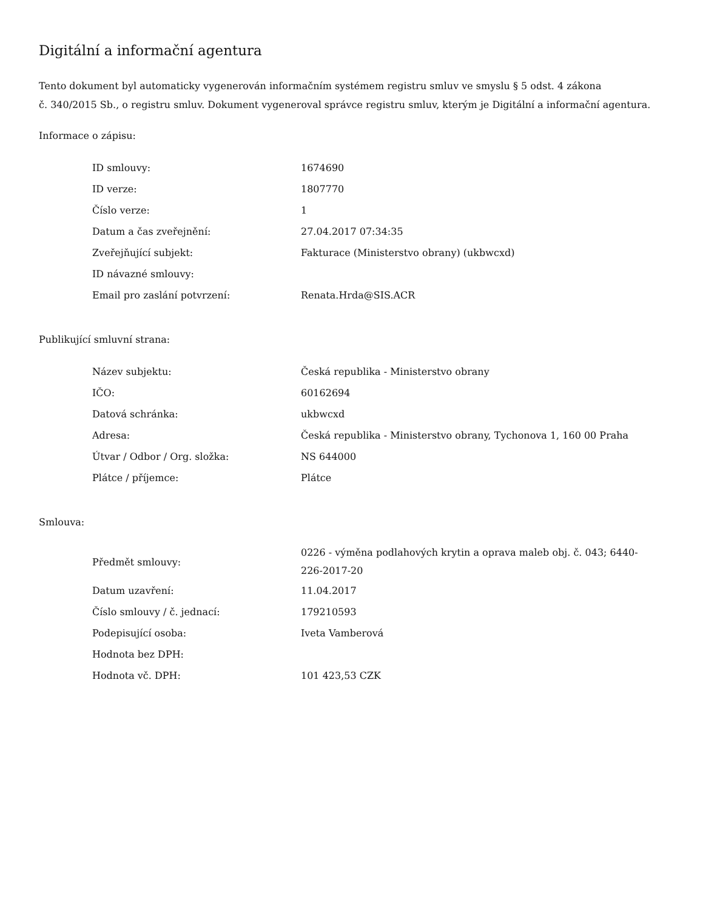Digitální a informační agentura
Tento dokument byl automaticky vygenerován informačním systémem registru smluv ve smyslu § 5 odst. 4 zákona
č. 340/2015 Sb., o registru smluv. Dokument vygeneroval správce registru smluv, kterým je Digitální a informační agentura.
Informace o zápisu:
| ID smlouvy: | 1674690 |
| ID verze: | 1807770 |
| Číslo verze: | 1 |
| Datum a čas zveřejnění: | 27.04.2017 07:34:35 |
| Zveřejňující subjekt: | Fakturace (Ministerstvo obrany) (ukbwcxd) |
| ID návazné smlouvy: | |
| Email pro zaslání potvrzení: | Renata.Hrda@SIS.ACR |
Publikující smluvní strana:
| Název subjektu: | Česká republika - Ministerstvo obrany |
| IČO: | 60162694 |
| Datová schránka: | ukbwcxd |
| Adresa: | Česká republika - Ministerstvo obrany, Tychonova 1, 160 00 Praha |
| Útvar / Odbor / Org. složka: | NS 644000 |
| Plátce / příjemce: | Plátce |
Smlouva:
| Předmět smlouvy: | 0226 - výměna podlahových krytin a oprava maleb obj. č. 043; 6440-226-2017-20 |
| Datum uzavření: | 11.04.2017 |
| Číslo smlouvy / č. jednací: | 179210593 |
| Podepisující osoba: | Iveta Vamberová |
| Hodnota bez DPH: | |
| Hodnota vč. DPH: | 101 423,53 CZK |